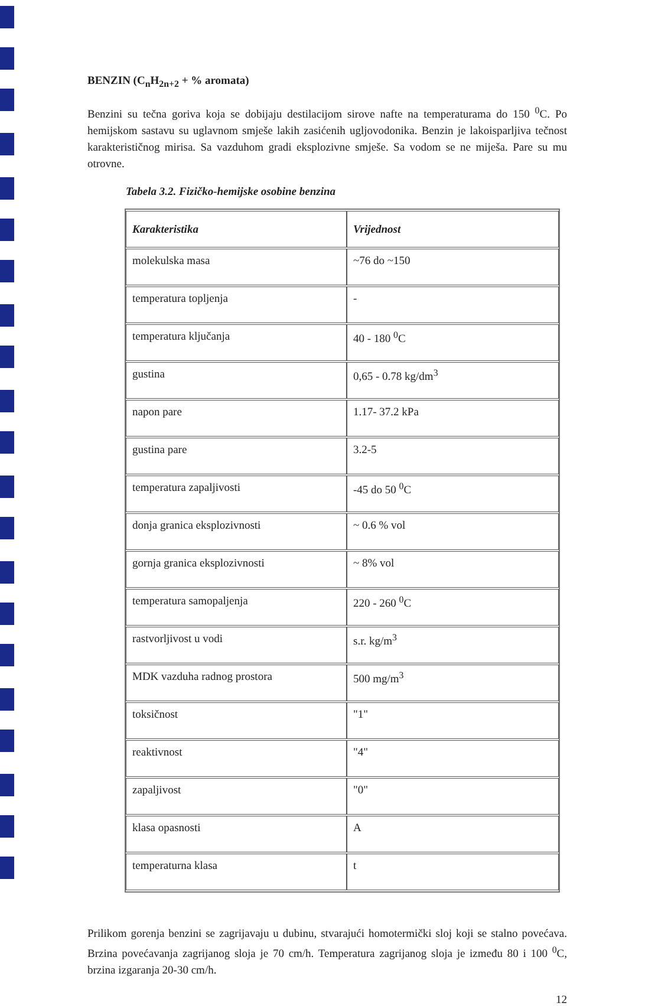BENZIN (C<sub>n</sub>H<sub>2n+2</sub> + % aromata)
Benzini su tečna goriva koja se dobijaju destilacijom sirove nafte na temperaturama do 150 <sup>0</sup>C. Po hemijskom sastavu su uglavnom smješe lakih zasićenih ugljovodonika. Benzin je lakoisparljiva tečnost karakterističnog mirisa. Sa vazduhom gradi eksplozivne smješe. Sa vodom se ne miješa. Pare su mu otrovne.
Tabela 3.2. Fizičko-hemijske osobine benzina
| Karakteristika | Vrijednost |
| --- | --- |
| molekulska masa | ~76 do ~150 |
| temperatura topljenja | - |
| temperatura ključanja | 40 - 180 <sup>0</sup>C |
| gustina | 0,65 - 0.78 kg/dm<sup>3</sup> |
| napon pare | 1.17- 37.2 kPa |
| gustina pare | 3.2-5 |
| temperatura zapaljivosti | -45 do 50 <sup>0</sup>C |
| donja granica eksplozivnosti | ~ 0.6 % vol |
| gornja granica eksplozivnosti | ~ 8% vol |
| temperatura samopaljenja | 220 - 260 <sup>0</sup>C |
| rastvorljivost u vodi | s.r. kg/m<sup>3</sup> |
| MDK vazduha radnog prostora | 500 mg/m<sup>3</sup> |
| toksičnost | "1" |
| reaktivnost | "4" |
| zapaljivost | "0" |
| klasa opasnosti | A |
| temperaturna klasa | t |
Prilikom gorenja benzini se zagrijavaju u dubinu, stvarajući homotermički sloj koji se stalno povećava. Brzina povećavanja zagrijanog sloja je 70 cm/h. Temperatura zagrijanog sloja je između 80 i 100 <sup>0</sup>C, brzina izgaranja 20-30 cm/h.
12